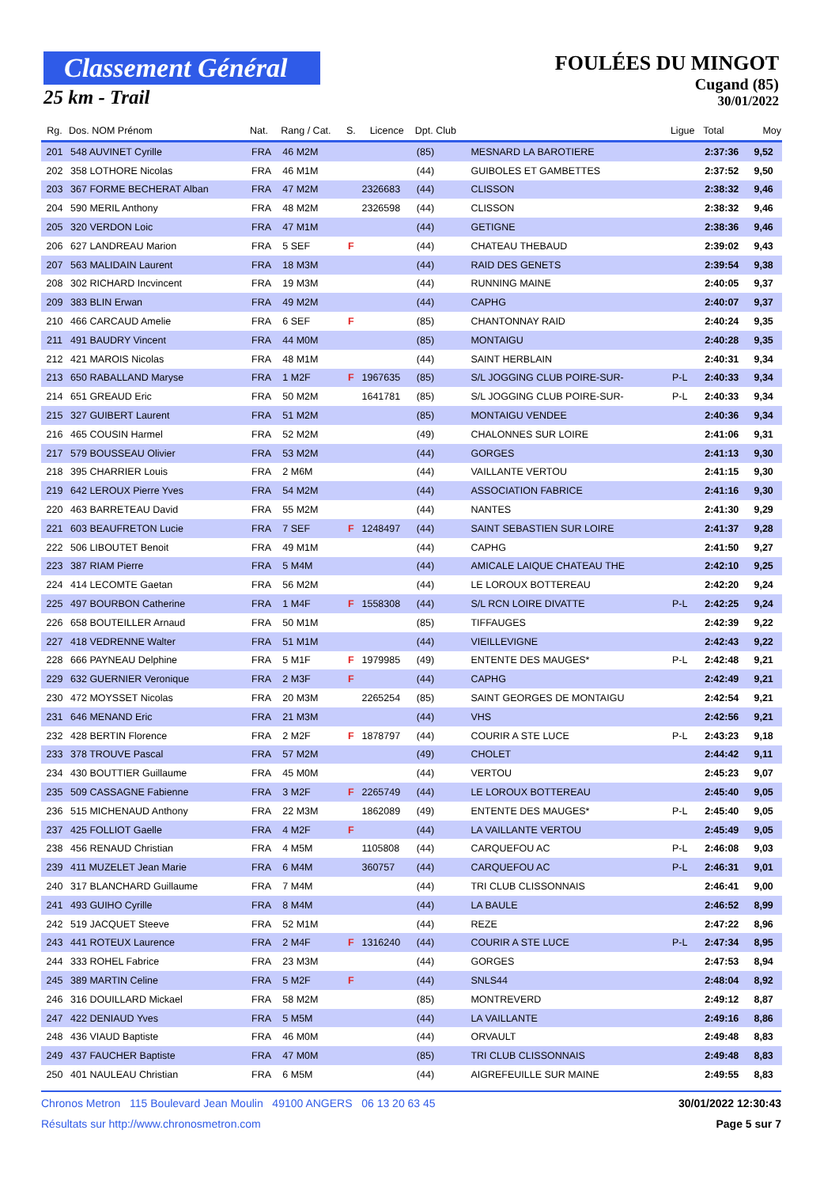Classement Général
25 km - Trail
FOULÉES DU MINGOT
Cugand (85)
30/01/2022
| Rg. | Dos. NOM Prénom | Nat. | Rang / Cat. | S. | Licence | Dpt. Club | | Ligue | Total | Moy |
| --- | --- | --- | --- | --- | --- | --- | --- | --- | --- | --- |
| 201 | 548 AUVINET Cyrille | FRA | 46 M2M | | | (85) | MESNARD LA BAROTIERE | | 2:37:36 | 9,52 |
| 202 | 358 LOTHORE Nicolas | FRA | 46 M1M | | | (44) | GUIBOLES ET GAMBETTES | | 2:37:52 | 9,50 |
| 203 | 367 FORME BECHERAT Alban | FRA | 47 M2M | | 2326683 | (44) | CLISSON | | 2:38:32 | 9,46 |
| 204 | 590 MERIL Anthony | FRA | 48 M2M | | 2326598 | (44) | CLISSON | | 2:38:32 | 9,46 |
| 205 | 320 VERDON Loic | FRA | 47 M1M | | | (44) | GETIGNE | | 2:38:36 | 9,46 |
| 206 | 627 LANDREAU Marion | FRA | 5 SEF | F | | (44) | CHATEAU THEBAUD | | 2:39:02 | 9,43 |
| 207 | 563 MALIDAIN Laurent | FRA | 18 M3M | | | (44) | RAID DES GENETS | | 2:39:54 | 9,38 |
| 208 | 302 RICHARD Incvincent | FRA | 19 M3M | | | (44) | RUNNING MAINE | | 2:40:05 | 9,37 |
| 209 | 383 BLIN Erwan | FRA | 49 M2M | | | (44) | CAPHG | | 2:40:07 | 9,37 |
| 210 | 466 CARCAUD Amelie | FRA | 6 SEF | F | | (85) | CHANTONNAY RAID | | 2:40:24 | 9,35 |
| 211 | 491 BAUDRY Vincent | FRA | 44 M0M | | | (85) | MONTAIGU | | 2:40:28 | 9,35 |
| 212 | 421 MAROIS Nicolas | FRA | 48 M1M | | | (44) | SAINT HERBLAIN | | 2:40:31 | 9,34 |
| 213 | 650 RABALLAND Maryse | FRA | 1 M2F | F | 1967635 | (85) | S/L JOGGING CLUB POIRE-SUR- | P-L | 2:40:33 | 9,34 |
| 214 | 651 GREAUD Eric | FRA | 50 M2M | | 1641781 | (85) | S/L JOGGING CLUB POIRE-SUR- | P-L | 2:40:33 | 9,34 |
| 215 | 327 GUIBERT Laurent | FRA | 51 M2M | | | (85) | MONTAIGU VENDEE | | 2:40:36 | 9,34 |
| 216 | 465 COUSIN Harmel | FRA | 52 M2M | | | (49) | CHALONNES SUR LOIRE | | 2:41:06 | 9,31 |
| 217 | 579 BOUSSEAU Olivier | FRA | 53 M2M | | | (44) | GORGES | | 2:41:13 | 9,30 |
| 218 | 395 CHARRIER Louis | FRA | 2 M6M | | | (44) | VAILLANTE VERTOU | | 2:41:15 | 9,30 |
| 219 | 642 LEROUX Pierre Yves | FRA | 54 M2M | | | (44) | ASSOCIATION FABRICE | | 2:41:16 | 9,30 |
| 220 | 463 BARRETEAU David | FRA | 55 M2M | | | (44) | NANTES | | 2:41:30 | 9,29 |
| 221 | 603 BEAUFRETON Lucie | FRA | 7 SEF | F | 1248497 | (44) | SAINT SEBASTIEN SUR LOIRE | | 2:41:37 | 9,28 |
| 222 | 506 LIBOUTET Benoit | FRA | 49 M1M | | | (44) | CAPHG | | 2:41:50 | 9,27 |
| 223 | 387 RIAM Pierre | FRA | 5 M4M | | | (44) | AMICALE LAIQUE CHATEAU THE | | 2:42:10 | 9,25 |
| 224 | 414 LECOMTE Gaetan | FRA | 56 M2M | | | (44) | LE LOROUX BOTTEREAU | | 2:42:20 | 9,24 |
| 225 | 497 BOURBON Catherine | FRA | 1 M4F | F | 1558308 | (44) | S/L RCN LOIRE DIVATTE | P-L | 2:42:25 | 9,24 |
| 226 | 658 BOUTEILLER Arnaud | FRA | 50 M1M | | | (85) | TIFFAUGES | | 2:42:39 | 9,22 |
| 227 | 418 VEDRENNE Walter | FRA | 51 M1M | | | (44) | VIEILLEVIGNE | | 2:42:43 | 9,22 |
| 228 | 666 PAYNEAU Delphine | FRA | 5 M1F | F | 1979985 | (49) | ENTENTE DES MAUGES* | P-L | 2:42:48 | 9,21 |
| 229 | 632 GUERNIER Veronique | FRA | 2 M3F | F | | (44) | CAPHG | | 2:42:49 | 9,21 |
| 230 | 472 MOYSSET Nicolas | FRA | 20 M3M | | 2265254 | (85) | SAINT GEORGES DE MONTAIGU | | 2:42:54 | 9,21 |
| 231 | 646 MENAND Eric | FRA | 21 M3M | | | (44) | VHS | | 2:42:56 | 9,21 |
| 232 | 428 BERTIN Florence | FRA | 2 M2F | F | 1878797 | (44) | COURIR A STE LUCE | P-L | 2:43:23 | 9,18 |
| 233 | 378 TROUVE Pascal | FRA | 57 M2M | | | (49) | CHOLET | | 2:44:42 | 9,11 |
| 234 | 430 BOUTTIER Guillaume | FRA | 45 M0M | | | (44) | VERTOU | | 2:45:23 | 9,07 |
| 235 | 509 CASSAGNE Fabienne | FRA | 3 M2F | F | 2265749 | (44) | LE LOROUX BOTTEREAU | | 2:45:40 | 9,05 |
| 236 | 515 MICHENAUD Anthony | FRA | 22 M3M | | 1862089 | (49) | ENTENTE DES MAUGES* | P-L | 2:45:40 | 9,05 |
| 237 | 425 FOLLIOT Gaelle | FRA | 4 M2F | F | | (44) | LA VAILLANTE VERTOU | | 2:45:49 | 9,05 |
| 238 | 456 RENAUD Christian | FRA | 4 M5M | | 1105808 | (44) | CARQUEFOU AC | P-L | 2:46:08 | 9,03 |
| 239 | 411 MUZELET Jean Marie | FRA | 6 M4M | | 360757 | (44) | CARQUEFOU AC | P-L | 2:46:31 | 9,01 |
| 240 | 317 BLANCHARD Guillaume | FRA | 7 M4M | | | (44) | TRI CLUB CLISSONNAIS | | 2:46:41 | 9,00 |
| 241 | 493 GUIHO Cyrille | FRA | 8 M4M | | | (44) | LA BAULE | | 2:46:52 | 8,99 |
| 242 | 519 JACQUET Steeve | FRA | 52 M1M | | | (44) | REZE | | 2:47:22 | 8,96 |
| 243 | 441 ROTEUX Laurence | FRA | 2 M4F | F | 1316240 | (44) | COURIR A STE LUCE | P-L | 2:47:34 | 8,95 |
| 244 | 333 ROHEL Fabrice | FRA | 23 M3M | | | (44) | GORGES | | 2:47:53 | 8,94 |
| 245 | 389 MARTIN Celine | FRA | 5 M2F | F | | (44) | SNLS44 | | 2:48:04 | 8,92 |
| 246 | 316 DOUILLARD Mickael | FRA | 58 M2M | | | (85) | MONTREVERD | | 2:49:12 | 8,87 |
| 247 | 422 DENIAUD Yves | FRA | 5 M5M | | | (44) | LA VAILLANTE | | 2:49:16 | 8,86 |
| 248 | 436 VIAUD Baptiste | FRA | 46 M0M | | | (44) | ORVAULT | | 2:49:48 | 8,83 |
| 249 | 437 FAUCHER Baptiste | FRA | 47 M0M | | | (85) | TRI CLUB CLISSONNAIS | | 2:49:48 | 8,83 |
| 250 | 401 NAULEAU Christian | FRA | 6 M5M | | | (44) | AIGREFEUILLE SUR MAINE | | 2:49:55 | 8,83 |
Chronos Metron 115 Boulevard Jean Moulin 49100 ANGERS 06 13 20 63 45 30/01/2022 12:30:43
Résultats sur http://www.chronosmetron.com Page 5 sur 7